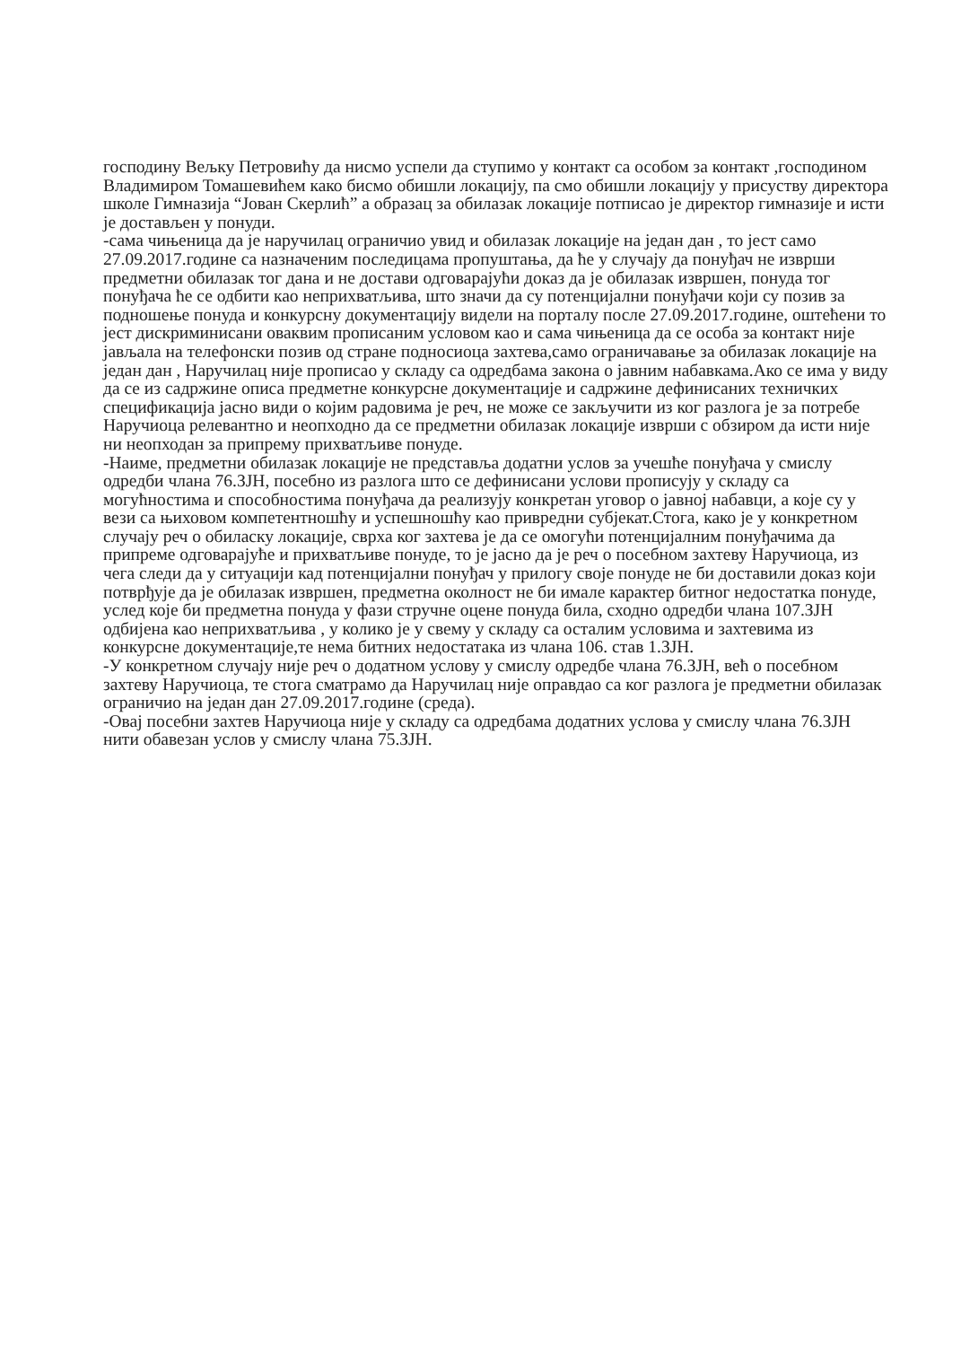господину Вељку Петровићу да нисмо успели да ступимо у контакт са особом за контакт ,господином Владимиром Томашевићем како бисмо обишли локацију, па смо обишли локацију у присуству директора школе Гимназија “Јован Скерлић” а образац за обилазак локације потписао је директор гимназије и исти је достављен у понуди.
-сама чињеница да је наручилац ограничио увид и обилазак локације на један дан , то јест само 27.09.2017.године са назначеним последицама пропуштања, да ће у случају да понуђач не изврши предметни обилазак тог дана и не достави одговарајући доказ да је обилазак извршен, понуда тог понуђача ће се одбити као неприхватљива, што значи да су потенцијални понуђачи који су позив за подношење понуда и конкурсну документацију видели на порталу после 27.09.2017.године, оштећени то јест дискриминисани оваквим прописаним условом као и сама чињеница да се особа за контакт није јављала на телефонски позив од стране подносиоца захтева,само ограничавање за обилазак локације на један дан , Наручилац није прописао у складу са одредбама закона о јавним набавкама.Ако се има у виду да се из садржине описа предметне конкурсне документације и садржине дефинисаних техничких спецификација јасно види о којим радовима је реч, не може се закључити из ког разлога је за потребе Наручиоца релевантно и неопходно да се предметни обилазак локације изврши с обзиром да исти није ни неопходан за припрему прихватљиве понуде.
-Наиме, предметни обилазак локације не представља додатни услов за учешће понуђача у смислу одредби члана 76.ЗЈН, посебно из разлога што се дефинисани услови прописују у складу са могућностима и способностима понуђача да реализују конкретан уговор о јавној набавци, а које су у вези са њиховом компетентношћу и успешношћу као привредни субјекат.Стога, како је у конкретном случају реч о обиласку локације, сврха ког захтева је да се омогући потенцијалним понуђачима да припреме одговарајуће и прихватљиве понуде, то је јасно да је реч о посебном захтеву Наручиоца, из чега следи да у ситуацији кад потенцијални понуђач у прилогу своје понуде не би доставили доказ који потврђује да је обилазак извршен, предметна околност не би имале карактер битног недостатка понуде, услед које би предметна понуда у фази стручне оцене понуда била, сходно одредби члана 107.ЗЈН одбијена као неприхватљива , у колико је у свему у складу са осталим условима и захтевима из конкурсне документације,те нема битних недостатака из члана 106. став 1.ЗЈН.
-У конкретном случају није реч о додатном услову у смислу одредбе члана 76.ЗЈН, већ о посебном захтеву Наручиоца, те стога сматрамо да Наручилац није оправдао са ког разлога је предметни обилазак ограничио на један дан 27.09.2017.године (среда).
-Овај посебни захтев Наручиоца није у складу са одредбама додатних услова у смислу члана 76.ЗЈН нити обавезан услов у смислу члана 75.ЗЈН.